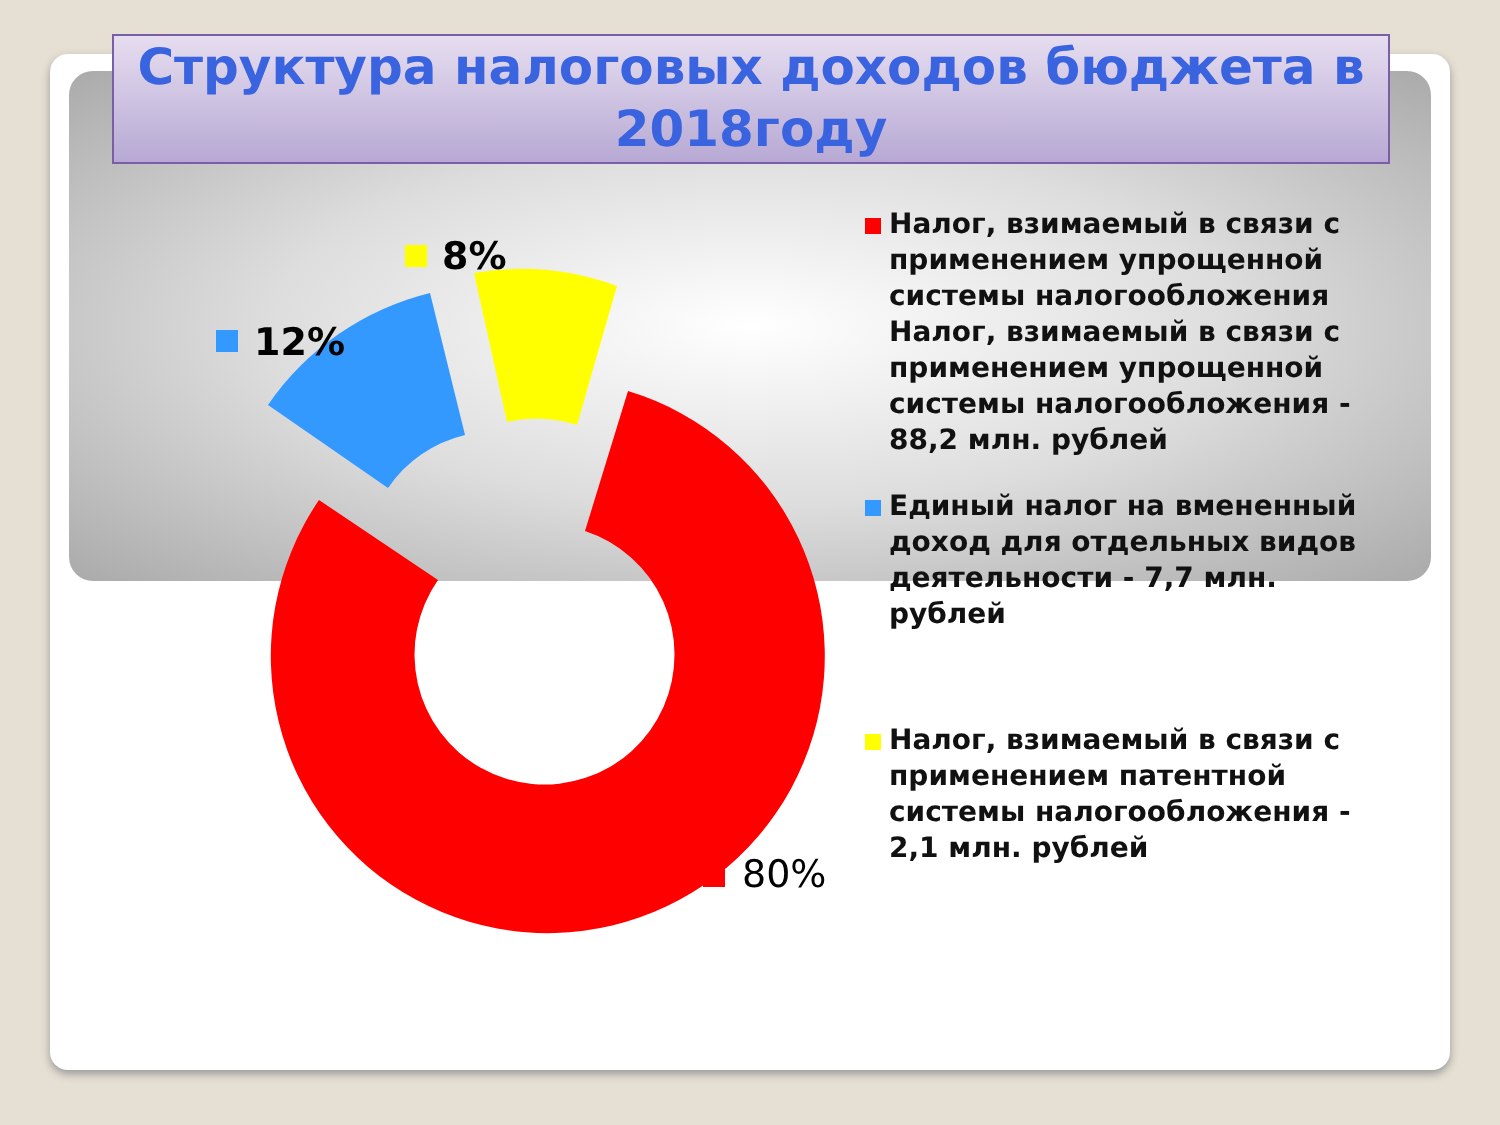Структура налоговых доходов бюджета в 2018году
8%
12%
80%
Налог, взимаемый в связи с применением упрощенной системы налогообложения Налог, взимаемый в связи с применением упрощенной системы налогообложения - 88,2 млн. рублей
Единый налог на вмененный доход для отдельных видов деятельности - 7,7 млн. рублей
Налог, взимаемый в связи с применением патентной системы налогообложения - 2,1 млн. рублей